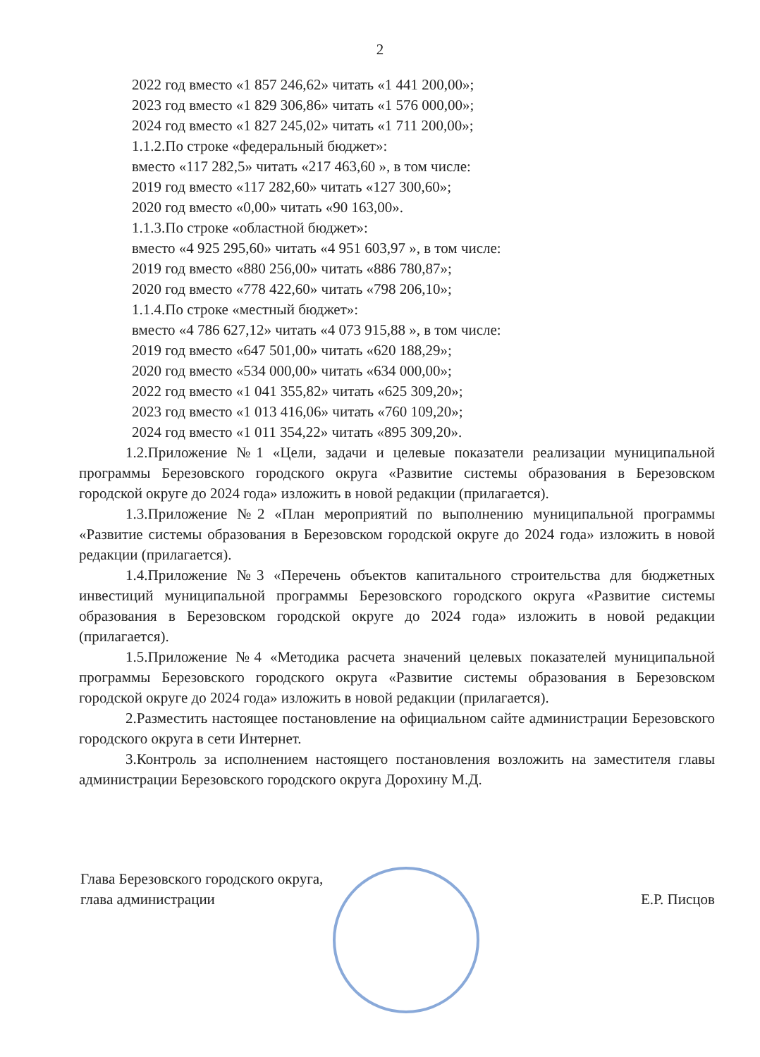2
2022 год вместо «1 857 246,62» читать «1 441 200,00»;
2023 год вместо «1 829 306,86» читать «1 576 000,00»;
2024 год вместо «1 827 245,02» читать «1 711 200,00»;
1.1.2.По строке «федеральный бюджет»:
вместо «117 282,5» читать «217 463,60 », в том числе:
2019 год вместо «117 282,60» читать «127 300,60»;
2020 год вместо «0,00» читать «90 163,00».
1.1.3.По строке «областной бюджет»:
вместо «4 925 295,60» читать «4 951 603,97 », в том числе:
2019 год вместо «880 256,00» читать «886 780,87»;
2020 год вместо «778 422,60» читать «798 206,10»;
1.1.4.По строке «местный бюджет»:
вместо «4 786 627,12» читать «4 073 915,88 », в том числе:
2019 год вместо «647 501,00» читать «620 188,29»;
2020 год вместо «534 000,00» читать «634 000,00»;
2022 год вместо «1 041 355,82» читать «625 309,20»;
2023 год вместо «1 013 416,06» читать «760 109,20»;
2024 год вместо «1 011 354,22» читать «895 309,20».
1.2.Приложение №1 «Цели, задачи и целевые показатели реализации муниципальной программы Березовского городского округа «Развитие системы образования в Березовском городской округе до 2024 года» изложить в новой редакции (прилагается).
1.3.Приложение №2 «План мероприятий по выполнению муниципальной программы «Развитие системы образования в Березовском городской округе до 2024 года» изложить в новой редакции (прилагается).
1.4.Приложение №3 «Перечень объектов капитального строительства для бюджетных инвестиций муниципальной программы Березовского городского округа «Развитие системы образования в Березовском городской округе до 2024 года» изложить в новой редакции (прилагается).
1.5.Приложение №4 «Методика расчета значений целевых показателей муниципальной программы Березовского городского округа «Развитие системы образования в Березовском городской округе до 2024 года» изложить в новой редакции (прилагается).
2.Разместить настоящее постановление на официальном сайте администрации Березовского городского округа в сети Интернет.
3.Контроль за исполнением настоящего постановления возложить на заместителя главы администрации Березовского городского округа Дорохину М.Д.
Глава Березовского городского округа,
глава администрации
Е.Р. Писцов